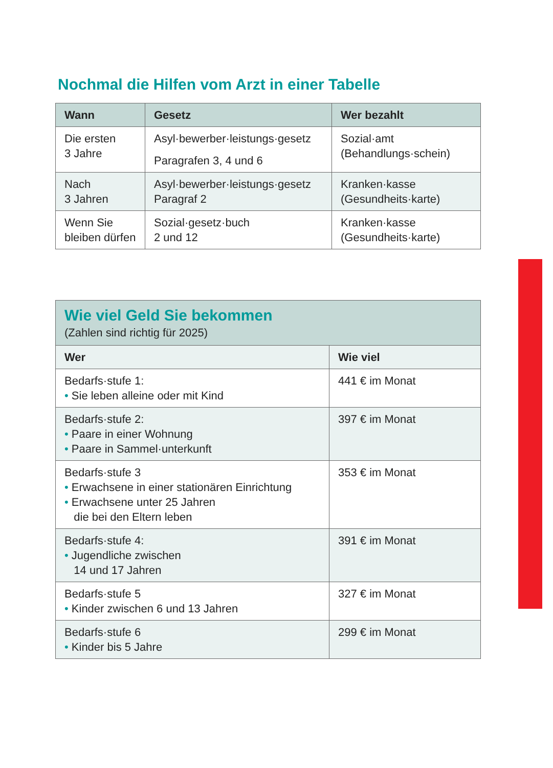Nochmal die Hilfen vom Arzt in einer Tabelle
| Wann | Gesetz | Wer bezahlt |
| --- | --- | --- |
| Die ersten 3 Jahre | Asyl·bewerber·leistungs·gesetz Paragrafen 3, 4 und 6 | Sozial·amt (Behandlungs·schein) |
| Nach 3 Jahren | Asyl·bewerber·leistungs·gesetz Paragraf 2 | Kranken·kasse (Gesundheits·karte) |
| Wenn Sie bleiben dürfen | Sozial·gesetz·buch 2 und 12 | Kranken·kasse (Gesundheits·karte) |
| Wie viel Geld Sie bekommen (Zahlen sind richtig für 2025) | |
| Wer | Wie viel |
| Bedarfs·stufe 1: • Sie leben alleine oder mit Kind | 441 € im Monat |
| Bedarfs·stufe 2: • Paare in einer Wohnung • Paare in Sammel·unterkunft | 397 € im Monat |
| Bedarfs·stufe 3 • Erwachsene in einer stationären Einrichtung • Erwachsene unter 25 Jahren die bei den Eltern leben | 353 € im Monat |
| Bedarfs·stufe 4: • Jugendliche zwischen 14 und 17 Jahren | 391 € im Monat |
| Bedarfs·stufe 5 • Kinder zwischen 6 und 13 Jahren | 327 € im Monat |
| Bedarfs·stufe 6 • Kinder bis 5 Jahre | 299 € im Monat |